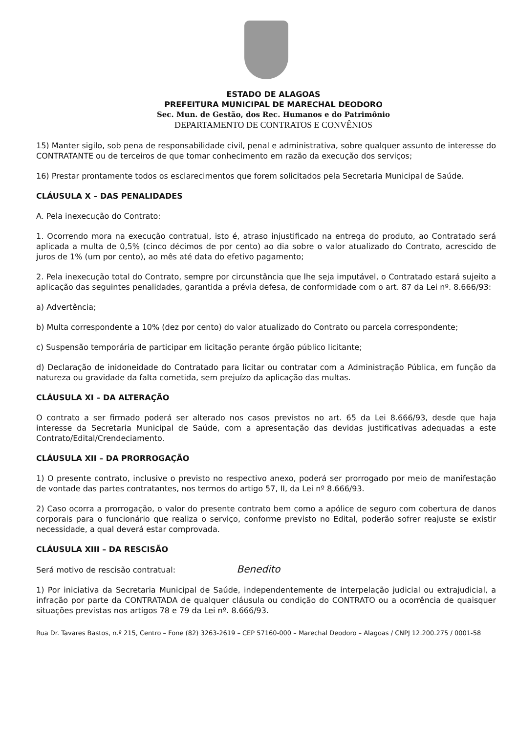ESTADO DE ALAGOAS
PREFEITURA MUNICIPAL DE MARECHAL DEODORO
Sec. Mun. de Gestão, dos Rec. Humanos e do Patrimônio
DEPARTAMENTO DE CONTRATOS E CONVÊNIOS
15) Manter sigilo, sob pena de responsabilidade civil, penal e administrativa, sobre qualquer assunto de interesse do CONTRATANTE ou de terceiros de que tomar conhecimento em razão da execução dos serviços;
16) Prestar prontamente todos os esclarecimentos que forem solicitados pela Secretaria Municipal de Saúde.
CLÁUSULA X – DAS PENALIDADES
A. Pela inexecução do Contrato:
1. Ocorrendo mora na execução contratual, isto é, atraso injustificado na entrega do produto, ao Contratado será aplicada a multa de 0,5% (cinco décimos de por cento) ao dia sobre o valor atualizado do Contrato, acrescido de juros de 1% (um por cento), ao mês até data do efetivo pagamento;
2. Pela inexecução total do Contrato, sempre por circunstância que lhe seja imputável, o Contratado estará sujeito a aplicação das seguintes penalidades, garantida a prévia defesa, de conformidade com o art. 87 da Lei nº. 8.666/93:
a) Advertência;
b) Multa correspondente a 10% (dez por cento) do valor atualizado do Contrato ou parcela correspondente;
c) Suspensão temporária de participar em licitação perante órgão público licitante;
d) Declaração de inidoneidade do Contratado para licitar ou contratar com a Administração Pública, em função da natureza ou gravidade da falta cometida, sem prejuízo da aplicação das multas.
CLÁUSULA XI – DA ALTERAÇÃO
O contrato a ser firmado poderá ser alterado nos casos previstos no art. 65 da Lei 8.666/93, desde que haja interesse da Secretaria Municipal de Saúde, com a apresentação das devidas justificativas adequadas a este Contrato/Edital/Crendeciamento.
CLÁUSULA XII – DA PRORROGAÇÃO
1) O presente contrato, inclusive o previsto no respectivo anexo, poderá ser prorrogado por meio de manifestação de vontade das partes contratantes, nos termos do artigo 57, II, da Lei nº 8.666/93.
2) Caso ocorra a prorrogação, o valor do presente contrato bem como a apólice de seguro com cobertura de danos corporais para o funcionário que realiza o serviço, conforme previsto no Edital, poderão sofrer reajuste se existir necessidade, a qual deverá estar comprovada.
CLÁUSULA XIII – DA RESCISÃO
Será motivo de rescisão contratual: Benedito
1) Por iniciativa da Secretaria Municipal de Saúde, independentemente de interpelação judicial ou extrajudicial, a infração por parte da CONTRATADA de qualquer cláusula ou condição do CONTRATO ou a ocorrência de quaisquer situações previstas nos artigos 78 e 79 da Lei nº. 8.666/93.
Rua Dr. Tavares Bastos, n.º 215, Centro – Fone (82) 3263-2619 – CEP 57160-000 – Marechal Deodoro – Alagoas / CNPJ 12.200.275 / 0001-58